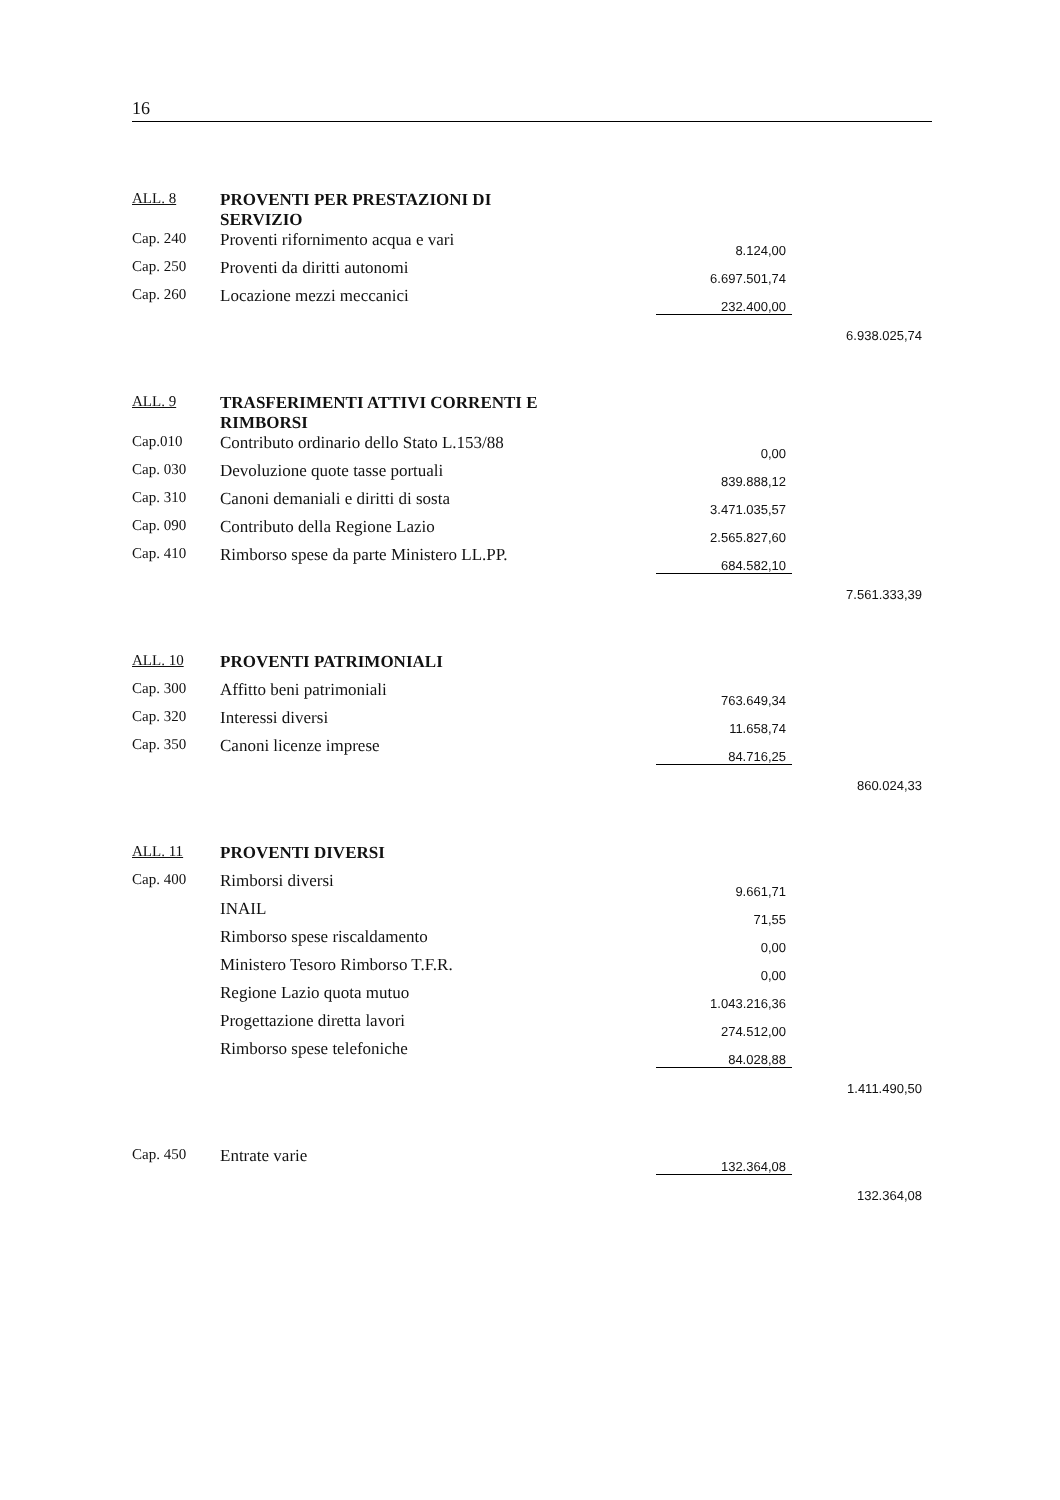16
| ALL. 8 | PROVENTI PER PRESTAZIONI DI SERVIZIO | | | |
| Cap. 240 | Proventi rifornimento acqua e vari | | 8.124,00 | |
| Cap. 250 | Proventi da diritti autonomi | | 6.697.501,74 | |
| Cap. 260 | Locazione mezzi meccanici | | 232.400,00 | |
| | | | | 6.938.025,74 |
| ALL. 9 | TRASFERIMENTI ATTIVI CORRENTI E RIMBORSI | | | |
| Cap.010 | Contributo ordinario dello Stato L.153/88 | | 0,00 | |
| Cap. 030 | Devoluzione quote tasse portuali | | 839.888,12 | |
| Cap. 310 | Canoni demaniali e diritti di sosta | | 3.471.035,57 | |
| Cap. 090 | Contributo della Regione Lazio | | 2.565.827,60 | |
| Cap. 410 | Rimborso spese da parte Ministero LL.PP. | | 684.582,10 | |
| | | | | 7.561.333,39 |
| ALL. 10 | PROVENTI PATRIMONIALI | | | |
| Cap. 300 | Affitto beni patrimoniali | | 763.649,34 | |
| Cap. 320 | Interessi diversi | | 11.658,74 | |
| Cap. 350 | Canoni licenze imprese | | 84.716,25 | |
| | | | | 860.024,33 |
| ALL. 11 | PROVENTI DIVERSI | | | |
| Cap. 400 | Rimborsi diversi | | 9.661,71 | |
| | INAIL | | 71,55 | |
| | Rimborso spese riscaldamento | | 0,00 | |
| | Ministero Tesoro Rimborso T.F.R. | | 0,00 | |
| | Regione Lazio quota mutuo | | 1.043.216,36 | |
| | Progettazione diretta lavori | | 274.512,00 | |
| | Rimborso spese telefoniche | | 84.028,88 | |
| | | | | 1.411.490,50 |
| Cap. 450 | Entrate varie | | 132.364,08 | |
| | | | | 132.364,08 |